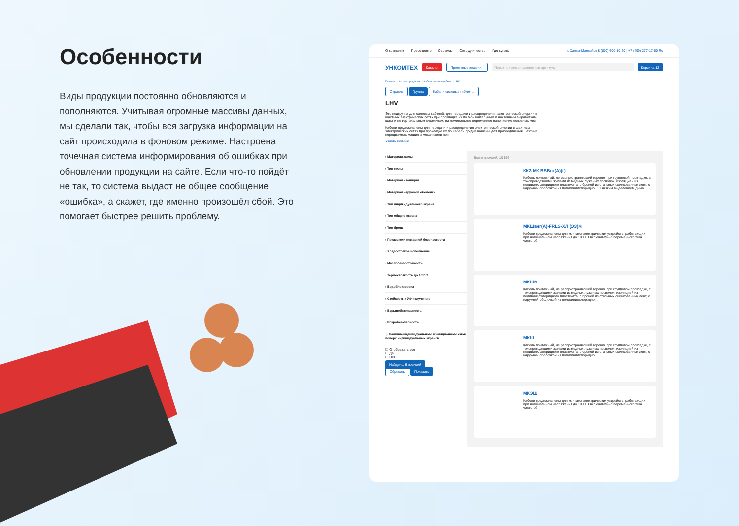Особенности
Виды продукции постоянно обновляются и пополняются. Учитывая огромные массивы данных, мы сделали так, чтобы вся загрузка информации на сайт происходила в фоновом режиме. Настроена точечная система информирования об ошибках при обновлении продукции на сайте. Если что-то пойдёт не так, то система выдаст не общее сообщение «ошибка», а скажет, где именно произошёл сбой. Это помогает быстрее решить проблему.
О компании Пресс-центр Сервисы Сотрудничество Где купить г. Ханты-Мансийск 8 (800) 600-10-20 | +7 (499) 277-17-50 Ru
УНКОМТЕХ Каталог Проектные решения Поиск по наименованию или артикулу Корзина 12
Главная → Каталог продукции → Кабели силовые гибкие → LHV
Отрасль Группа Кабели силовые гибкие ⌄
LHV
Это подгруппа для силовых кабелей, для передачи и распределения электрической энергии в шахтных электрических сетях при прокладке их по горизонтальным и наклонным выработкам шахт и по вертикальным скважинам, на номинальное переменное напряжение основных жил
Кабели предназначены для передачи и распределения электрической энергии в шахтных электрических сетях при прокладке их по Кабели предназначены для присоединения шахтных передвижных машин и механизмов при
Узнать больше ⌄
› Материал жилы
› Тип жилы
› Материал изоляции
› Материал наружной оболочки
› Тип индивидуального экрана
› Тип общего экрана
› Тип брони
› Показатели пожарной безопасности
› Хладостойкое исполнение
› Маслобензостойкость
› Термостойкость до 105°C
› Водоблокировка
› Стойкость к УФ излучению
› Взрывобезопасность
› Искробезопасность
⌄ Наличие индивидуального изоляционного слоя поверх индивидуальных экранов
☑ Отображать все
☐ Да
☐ Нет
Найдено: 6 позиций
Сбросить Показать
Всего позиций: 10 156
ККЗ МК ВБВнг(А)(г)
Кабель монтажный, не распространяющий горение при групповой прокладке, с токопроводящими жилами из медных луженых проволок, изоляцией из поливинилхлоридного пластиката, с броней из стальных оцинкованных лент, с наружной оболочкой из поливинилхлоридно... С низким выделением дыма
МКШвнг(А)-FRLS-ХЛ (ОЗ)м
Кабели предназначены для монтажа электрических устройств, работающих при номинальном напряжении до 1000 В включительно переменного тока частотой
МКШМ
Кабель монтажный, не распространяющий горение при групповой прокладке, с токопроводящими жилами из медных луженых проволок, изоляцией из поливинилхлоридного пластиката, с броней из стальных оцинкованных лент, с наружной оболочкой из поливинилхлоридно...
МКШ
Кабель монтажный, не распространяющий горение при групповой прокладке, с токопроводящими жилами из медных луженых проволок, изоляцией из поливинилхлоридного пластиката, с броней из стальных оцинкованных лент, с наружной оболочкой из поливинилхлоридно...
МКЭШ
Кабели предназначены для монтажа электрических устройств, работающих при номинальном напряжении до 1000 В включительно переменного тока частотой